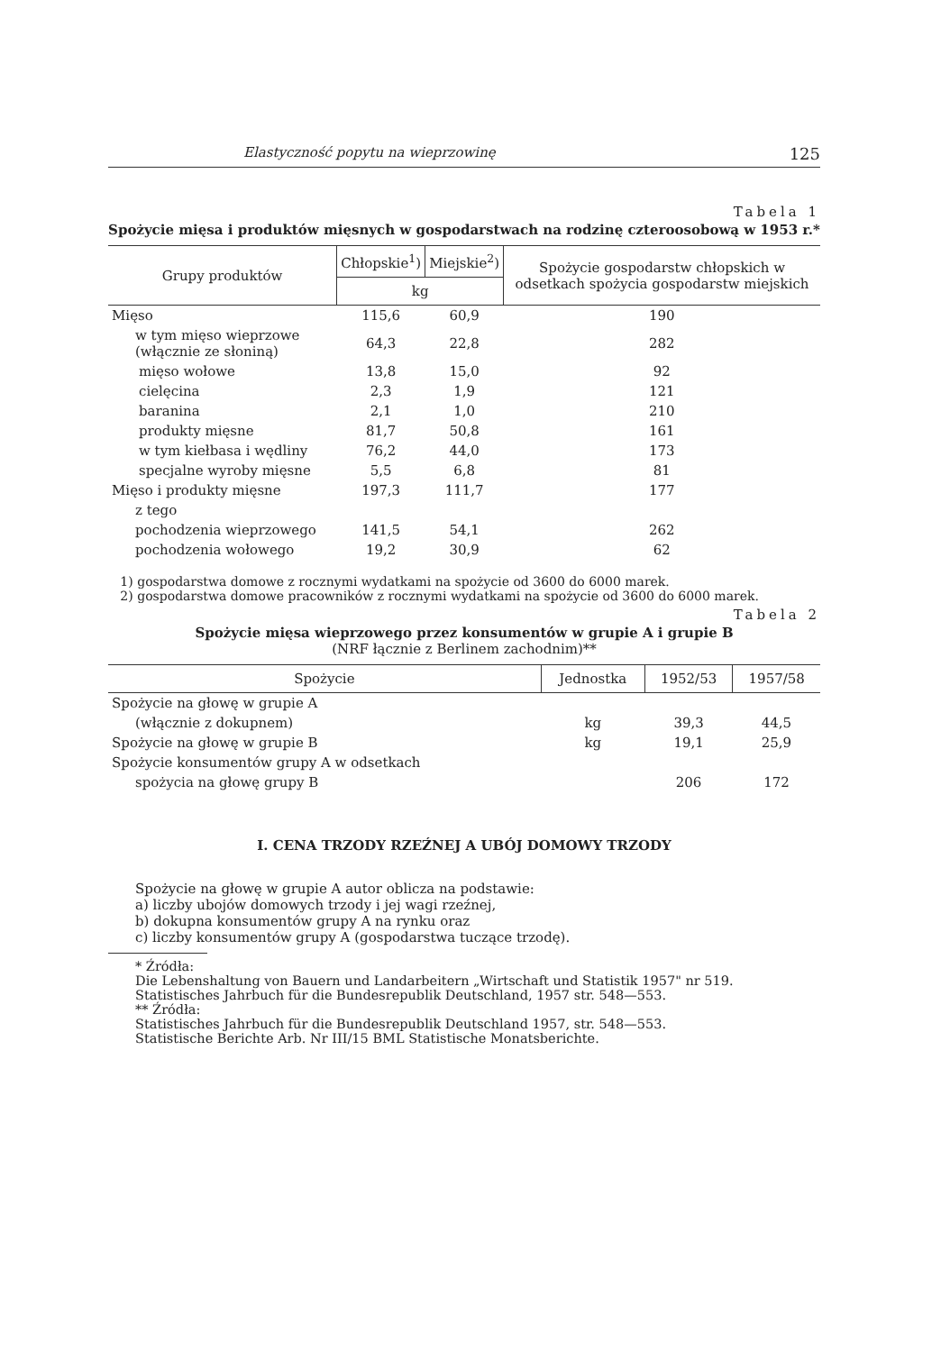Elastyczność popytu na wieprzowinę 125
Tabela 1
Spożycie mięsa i produktów mięsnych w gospodarstwach na rodzinę czteroosobową w 1953 r.*
| Grupy produktów | Chłopskie<sup>1</sup>) | Miejskie<sup>2</sup>) | Spożycie gospodarstw chłopskich w odsetkach spożycia gospodarstw miejskich |
| --- | --- | --- | --- |
| | kg | | |
| Mięso | 115,6 | 60,9 | 190 |
| w tym mięso wieprzowe (włącznie ze słoniną) | 64,3 | 22,8 | 282 |
| mięso wołowe | 13,8 | 15,0 | 92 |
| cielęcina | 2,3 | 1,9 | 121 |
| baranina | 2,1 | 1,0 | 210 |
| produkty mięsne | 81,7 | 50,8 | 161 |
| w tym kiełbasa i wędliny | 76,2 | 44,0 | 173 |
| specjalne wyroby mięsne | 5,5 | 6,8 | 81 |
| Mięso i produkty mięsne | 197,3 | 111,7 | 177 |
| z tego | | | |
| pochodzenia wieprzowego | 141,5 | 54,1 | 262 |
| pochodzenia wołowego | 19,2 | 30,9 | 62 |
1) gospodarstwa domowe z rocznymi wydatkami na spożycie od 3600 do 6000 marek.
2) gospodarstwa domowe pracowników z rocznymi wydatkami na spożycie od 3600 do 6000 marek.
Tabela 2
Spożycie mięsa wieprzowego przez konsumentów w grupie A i grupie B
(NRF łącznie z Berlinem zachodnim)**
| Spożycie | Jednostka | 1952/53 | 1957/58 |
| --- | --- | --- | --- |
| Spożycie na głowę w grupie A | | | |
| (włącznie z dokupnem) | kg | 39,3 | 44,5 |
| Spożycie na głowę w grupie B | kg | 19,1 | 25,9 |
| Spożycie konsumentów grupy A w odsetkach | | | |
| spożycia na głowę grupy B | | 206 | 172 |
I. CENA TRZODY RZEŹNEJ A UBÓJ DOMOWY TRZODY
Spożycie na głowę w grupie A autor oblicza na podstawie:
a) liczby ubojów domowych trzody i jej wagi rzeźnej,
b) dokupna konsumentów grupy A na rynku oraz
c) liczby konsumentów grupy A (gospodarstwa tuczące trzodę).
* Źródła:
Die Lebenshaltung von Bauern und Landarbeitern „Wirtschaft und Statistik 1957" nr 519.
Statistisches Jahrbuch für die Bundesrepublik Deutschland, 1957 str. 548—553.
** Źródła:
Statistisches Jahrbuch für die Bundesrepublik Deutschland 1957, str. 548—553.
Statistische Berichte Arb. Nr III/15 BML Statistische Monatsberichte.